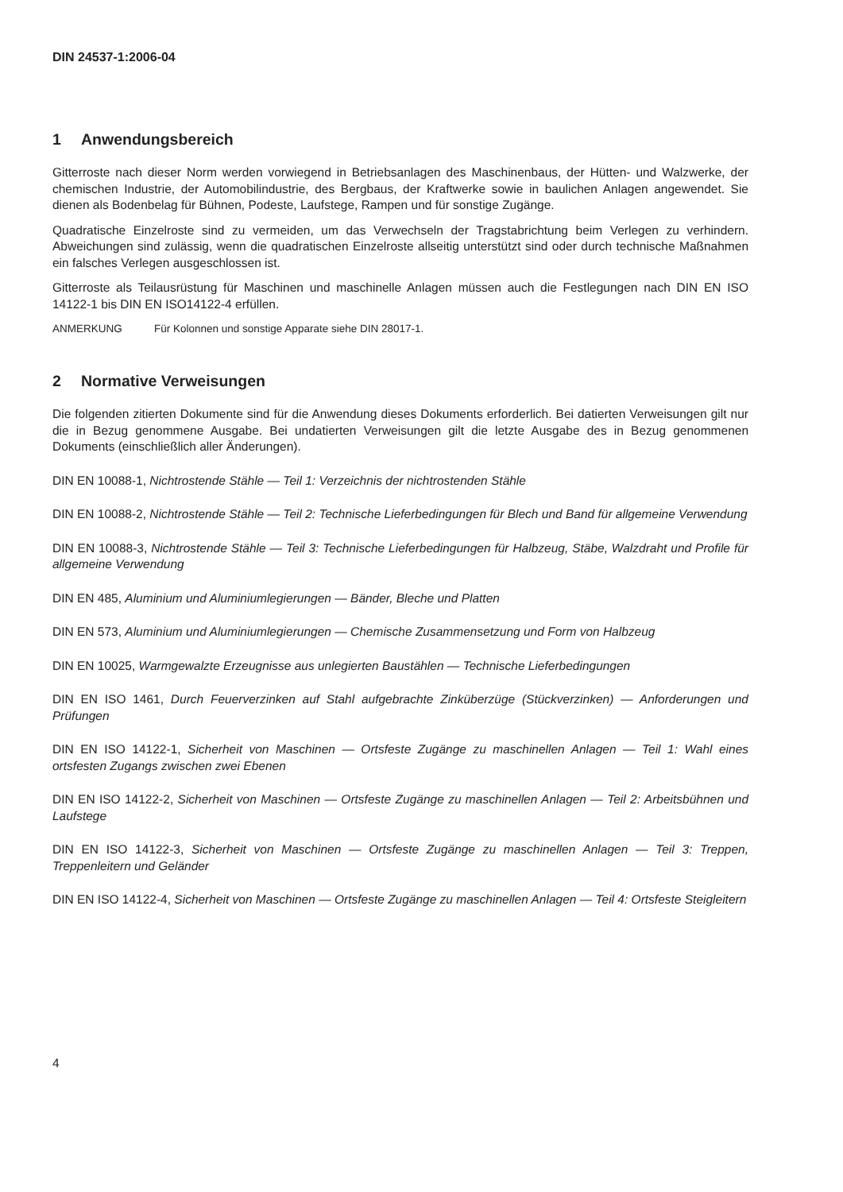DIN 24537-1:2006-04
1 Anwendungsbereich
Gitterroste nach dieser Norm werden vorwiegend in Betriebsanlagen des Maschinenbaus, der Hütten- und Walzwerke, der chemischen Industrie, der Automobilindustrie, des Bergbaus, der Kraftwerke sowie in baulichen Anlagen angewendet. Sie dienen als Bodenbelag für Bühnen, Podeste, Laufstege, Rampen und für sonstige Zugänge.
Quadratische Einzelroste sind zu vermeiden, um das Verwechseln der Tragstabrichtung beim Verlegen zu verhindern. Abweichungen sind zulässig, wenn die quadratischen Einzelroste allseitig unterstützt sind oder durch technische Maßnahmen ein falsches Verlegen ausgeschlossen ist.
Gitterroste als Teilausrüstung für Maschinen und maschinelle Anlagen müssen auch die Festlegungen nach DIN EN ISO 14122-1 bis DIN EN ISO14122-4 erfüllen.
ANMERKUNG Für Kolonnen und sonstige Apparate siehe DIN 28017-1.
2 Normative Verweisungen
Die folgenden zitierten Dokumente sind für die Anwendung dieses Dokuments erforderlich. Bei datierten Verweisungen gilt nur die in Bezug genommene Ausgabe. Bei undatierten Verweisungen gilt die letzte Ausgabe des in Bezug genommenen Dokuments (einschließlich aller Änderungen).
DIN EN 10088-1, Nichtrostende Stähle — Teil 1: Verzeichnis der nichtrostenden Stähle
DIN EN 10088-2, Nichtrostende Stähle — Teil 2: Technische Lieferbedingungen für Blech und Band für allgemeine Verwendung
DIN EN 10088-3, Nichtrostende Stähle — Teil 3: Technische Lieferbedingungen für Halbzeug, Stäbe, Walzdraht und Profile für allgemeine Verwendung
DIN EN 485, Aluminium und Aluminiumlegierungen — Bänder, Bleche und Platten
DIN EN 573, Aluminium und Aluminiumlegierungen — Chemische Zusammensetzung und Form von Halbzeug
DIN EN 10025, Warmgewalzte Erzeugnisse aus unlegierten Baustählen — Technische Lieferbedingungen
DIN EN ISO 1461, Durch Feuerverzinken auf Stahl aufgebrachte Zinküberzüge (Stückverzinken) — Anforderungen und Prüfungen
DIN EN ISO 14122-1, Sicherheit von Maschinen — Ortsfeste Zugänge zu maschinellen Anlagen — Teil 1: Wahl eines ortsfesten Zugangs zwischen zwei Ebenen
DIN EN ISO 14122-2, Sicherheit von Maschinen — Ortsfeste Zugänge zu maschinellen Anlagen — Teil 2: Arbeitsbühnen und Laufstege
DIN EN ISO 14122-3, Sicherheit von Maschinen — Ortsfeste Zugänge zu maschinellen Anlagen — Teil 3: Treppen, Treppenleitern und Geländer
DIN EN ISO 14122-4, Sicherheit von Maschinen — Ortsfeste Zugänge zu maschinellen Anlagen — Teil 4: Ortsfeste Steigleitern
4